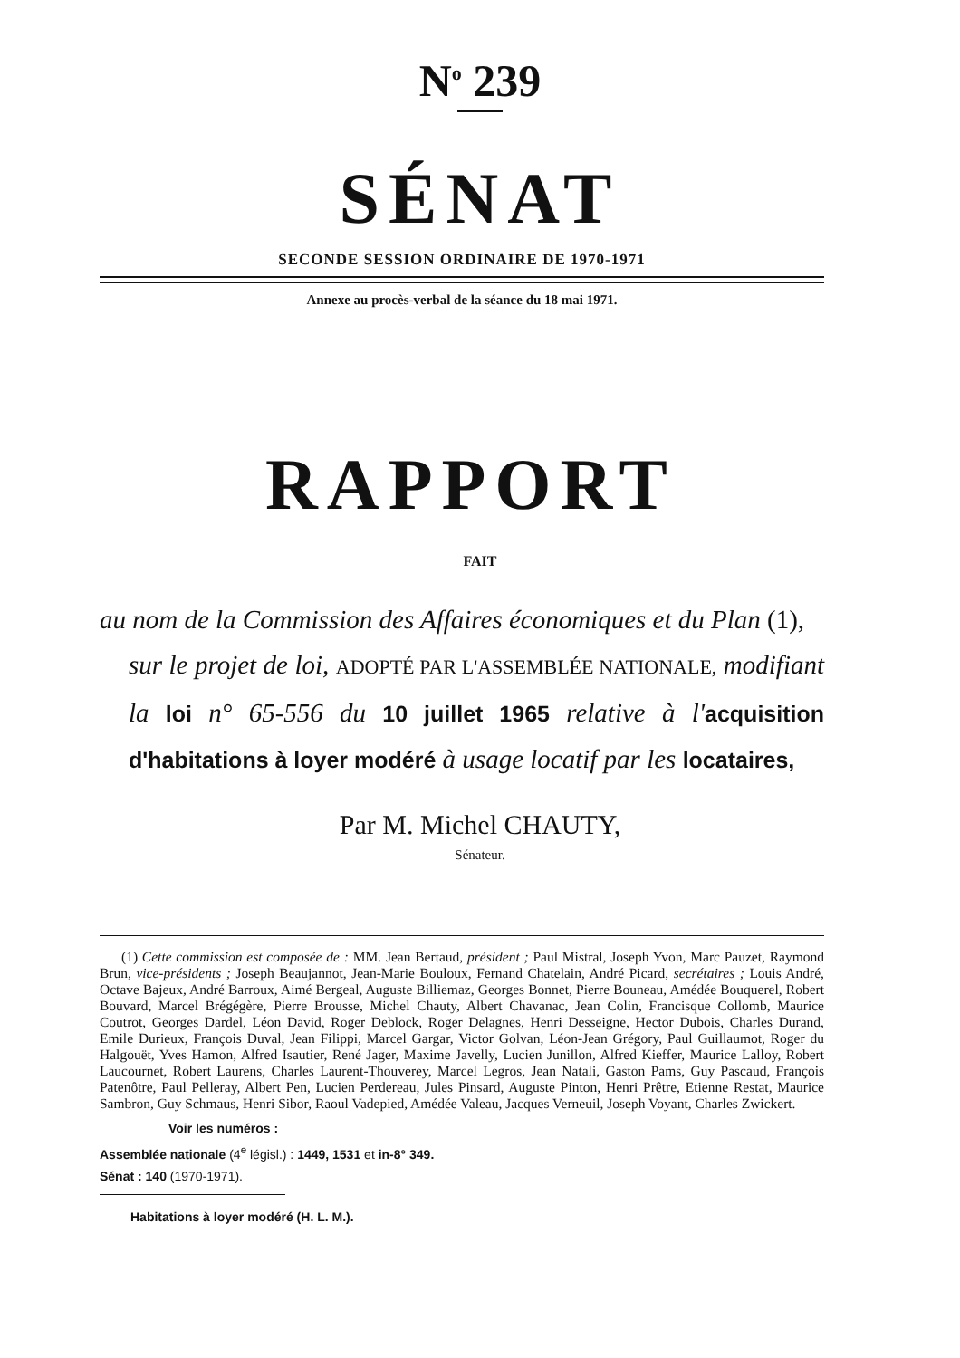N<sup>o</sup> 239
SÉNAT
SECONDE SESSION ORDINAIRE DE 1970-1971
Annexe au procès-verbal de la séance du 18 mai 1971.
RAPPORT
FAIT
au nom de la Commission des Affaires économiques et du Plan (1),
sur le projet de loi, ADOPTÉ PAR L'ASSEMBLÉE NATIONALE, modifiant la loi n° 65-556 du 10 juillet 1965 relative à l'acquisition d'habitations à loyer modéré à usage locatif par les locataires,
Par M. Michel CHAUTY,
Sénateur.
(1) Cette commission est composée de : MM. Jean Bertaud, président ; Paul Mistral, Joseph Yvon, Marc Pauzet, Raymond Brun, vice-présidents ; Joseph Beaujannot, Jean-Marie Bouloux, Fernand Chatelain, André Picard, secrétaires ; Louis André, Octave Bajeux, André Barroux, Aimé Bergeal, Auguste Billiemaz, Georges Bonnet, Pierre Bouneau, Amédée Bouquerel, Robert Bouvard, Marcel Brégégère, Pierre Brousse, Michel Chauty, Albert Chavanac, Jean Colin, Francisque Collomb, Maurice Coutrot, Georges Dardel, Léon David, Roger Deblock, Roger Delagnes, Henri Desseigne, Hector Dubois, Charles Durand, Emile Durieux, François Duval, Jean Filippi, Marcel Gargar, Victor Golvan, Léon-Jean Grégory, Paul Guillaumot, Roger du Halgouët, Yves Hamon, Alfred Isautier, René Jager, Maxime Javelly, Lucien Junillon, Alfred Kieffer, Maurice Lalloy, Robert Laucournet, Robert Laurens, Charles Laurent-Thouverey, Marcel Legros, Jean Natali, Gaston Pams, Guy Pascaud, François Patenôtre, Paul Pelleray, Albert Pen, Lucien Perdereau, Jules Pinsard, Auguste Pinton, Henri Prêtre, Etienne Restat, Maurice Sambron, Guy Schmaus, Henri Sibor, Raoul Vadepied, Amédée Valeau, Jacques Verneuil, Joseph Voyant, Charles Zwickert.
Voir les numéros :
Assemblée nationale (4<sup>e</sup> législ.) : 1449, 1531 et in-8° 349.
Sénat : 140 (1970-1971).
Habitations à loyer modéré (H. L. M.).